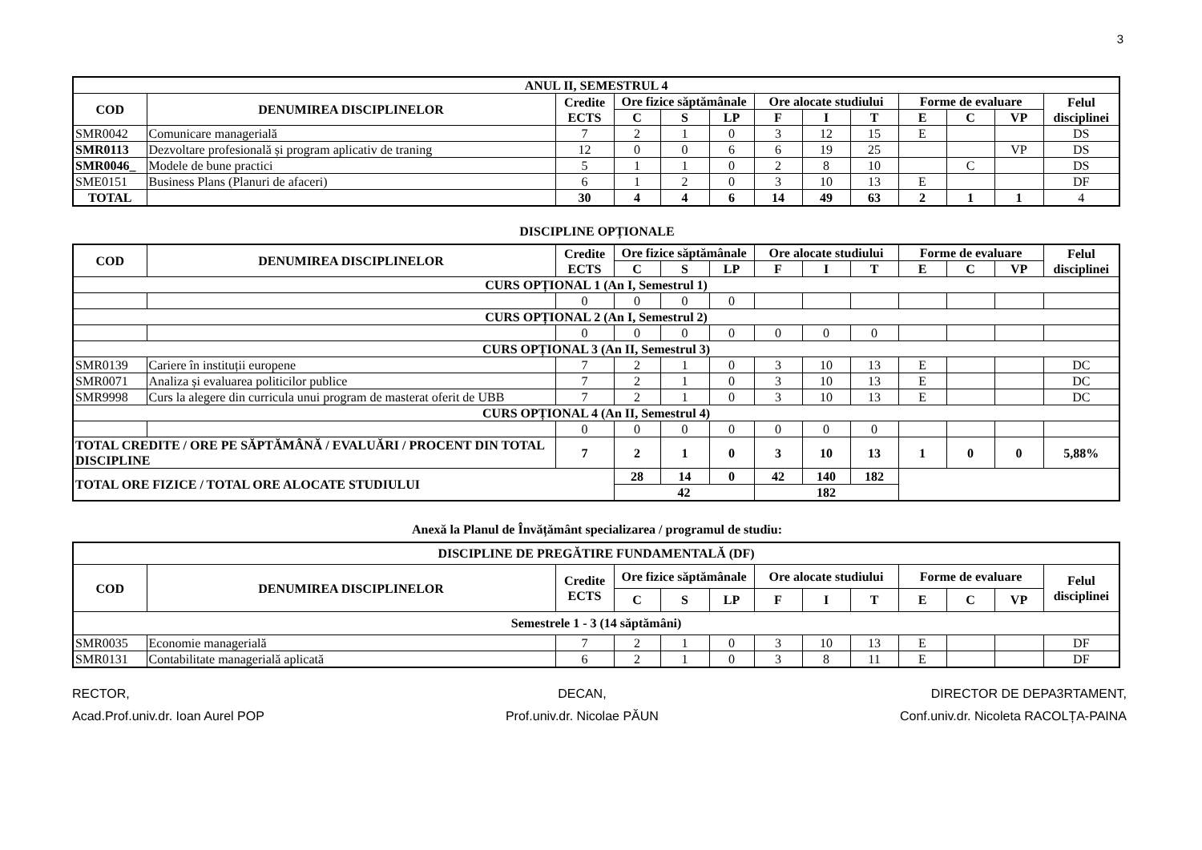3
| ANUL II, SEMESTRUL 4 | | | | | | | | | | | | |
| --- | --- | --- | --- | --- | --- | --- | --- | --- | --- | --- | --- | --- |
| COD | DENUMIREA DISCIPLINELOR | Credite ECTS | Ore fizice săptămânale | | | Ore alocate studiului | | | Forme de evaluare | | | Felul disciplinei |
| | | | C | S | LP | F | I | T | E | C | VP | |
| SMR0042 | Comunicare managerială | 7 | 2 | 1 | 0 | 3 | 12 | 15 | E | | | DS |
| SMR0113 | Dezvoltare profesională și program aplicativ de traning | 12 | 0 | 0 | 6 | 6 | 19 | 25 | | | VP | DS |
| SMR0046_ | Modele de bune practici | 5 | 1 | 1 | 0 | 2 | 8 | 10 | | C | | DS |
| SME0151 | Business Plans (Planuri de afaceri) | 6 | 1 | 2 | 0 | 3 | 10 | 13 | E | | | DF |
| TOTAL | | 30 | 4 | 4 | 6 | 14 | 49 | 63 | 2 | 1 | 1 | 4 |
DISCIPLINE OPȚIONALE
| COD | DENUMIREA DISCIPLINELOR | Credite ECTS | Ore fizice săptămânale | | | Ore alocate studiului | | | Forme de evaluare | | | Felul disciplinei |
| --- | --- | --- | --- | --- | --- | --- | --- | --- | --- | --- | --- | --- |
| | | | C | S | LP | F | I | T | E | C | VP | |
| CURS OPȚIONAL 1 (An I, Semestrul 1) | | | | | | | | | | | | |
| | | 0 | 0 | 0 | 0 | | | | | | | |
| CURS OPȚIONAL 2 (An I, Semestrul 2) | | | | | | | | | | | | |
| | | 0 | 0 | 0 | 0 | 0 | 0 | 0 | | | | |
| CURS OPȚIONAL 3 (An II, Semestrul 3) | | | | | | | | | | | | |
| SMR0139 | Cariere în instituții europene | 7 | 2 | 1 | 0 | 3 | 10 | 13 | E | | | DC |
| SMR0071 | Analiza și evaluarea politicilor publice | 7 | 2 | 1 | 0 | 3 | 10 | 13 | E | | | DC |
| SMR9998 | Curs la alegere din curricula unui program de masterat oferit de UBB | 7 | 2 | 1 | 0 | 3 | 10 | 13 | E | | | DC |
| CURS OPȚIONAL 4 (An II, Semestrul 4) | | | | | | | | | | | | |
| | | 0 | 0 | 0 | 0 | 0 | 0 | 0 | | | | |
| TOTAL CREDITE / ORE PE SĂPTĂMÂNĂ / EVALUĂRI / PROCENT DIN TOTAL DISCIPLINE | | 7 | 2 | 1 | 0 | 3 | 10 | 13 | 1 | 0 | 0 | 5,88% |
| TOTAL ORE FIZICE / TOTAL ORE ALOCATE STUDIULUI | | | 28 | 14 | 0 | 42 | 140 | 182 | | | | |
| | | | 42 | | | 182 | | | | | | |
Anexă la Planul de Învățământ specializarea / programul de studiu:
| DISCIPLINE DE PREGĂTIRE FUNDAMENTALĂ (DF) | | | | | | | | | | | | |
| --- | --- | --- | --- | --- | --- | --- | --- | --- | --- | --- | --- | --- |
| COD | DENUMIREA DISCIPLINELOR | Credite ECTS | Ore fizice săptămânale | | | Ore alocate studiului | | | Forme de evaluare | | | Felul disciplinei |
| | | | C | S | LP | F | I | T | E | C | VP | |
| Semestrele 1 - 3 (14 săptămâni) | | | | | | | | | | | | |
| SMR0035 | Economie managerială | 7 | 2 | 1 | 0 | 3 | 10 | 13 | E | | | DF |
| SMR0131 | Contabilitate managerială aplicată | 6 | 2 | 1 | 0 | 3 | 8 | 11 | E | | | DF |
RECTOR,
Acad.Prof.univ.dr. Ioan Aurel POP
DECAN,
Prof.univ.dr. Nicolae PĂUN
DIRECTOR DE DEPA3RTAMENT,
Conf.univ.dr. Nicoleta RACOLȚA-PAINA